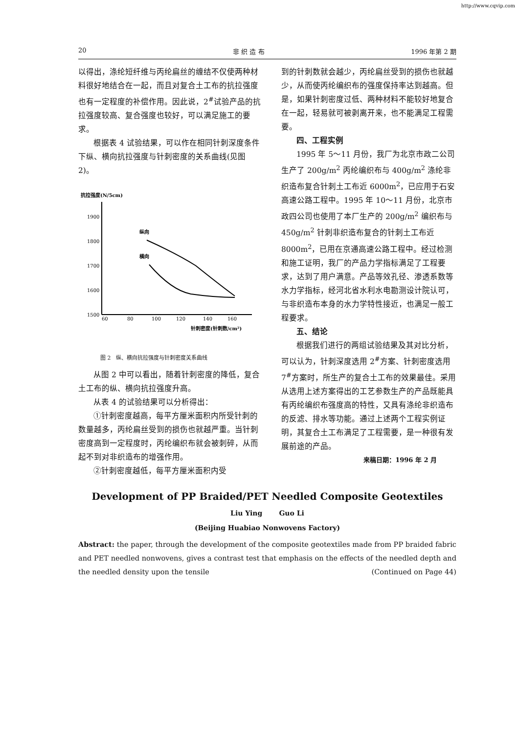http://www.cqvip.com
20 非 织 造 布 1996 年第 2 期
以得出，涤纶短纤维与丙纶扁丝的缠结不仅使两种材料很好地结合在一起，而且对复合土工布的抗拉强度也有一定程度的补偿作用。因此说，2<sup>#</sup>试验产品的抗拉强度较高、复合强度也较好，可以满足施工的要求。
根据表 4 试验结果，可以作在相同针刺深度条件下纵、横向抗拉强度与针刺密度的关系曲线(见图 2)。
抗拉强度(N/5cm)
1900
1800
1700
1600
1500
60
80
100
120
140
160
针刺密度(针刺数/cm²)
纵向
横向
图 2　纵、横向抗拉强度与针刺密度关系曲线
从图 2 中可以看出，随着针刺密度的降低，复合土工布的纵、横向抗拉强度升高。
从表 4 的试验结果可以分析得出：
①针刺密度越高，每平方厘米面积内所受针刺的数量越多，丙纶扁丝受到的损伤也就越严重。当针刺密度高到一定程度时，丙纶编织布就会被刺碎，从而起不到对非织造布的增强作用。
②针刺密度越低，每平方厘米面积内受
到的针刺数就会越少，丙纶扁丝受到的损伤也就越少，从而使丙纶编织布的强度保持率达到越高。但是，如果针刺密度过低、两种材料不能较好地复合在一起，轻易就可被剥离开来，也不能满足工程需要。
四、工程实例
1995 年 5～11 月份，我厂为北京市政二公司生产了 200g/m<sup>2</sup> 丙纶编织布与 400g/m<sup>2</sup> 涤纶非织造布复合针刺土工布近 6000m<sup>2</sup>，已应用于石安高速公路工程中。1995 年 10～11 月份，北京市政四公司也使用了本厂生产的 200g/m<sup>2</sup> 编织布与 450g/m<sup>2</sup> 针刺非织造布复合的针刺土工布近 8000m<sup>2</sup>，已用在京通高速公路工程中。经过检测和施工证明，我厂的产品力学指标满足了工程要求，达到了用户满意。产品等效孔径、渗透系数等水力学指标，经河北省水利水电勘测设计院认可，与非织造布本身的水力学特性接近，也满足一般工程要求。
五、结论
根据我们进行的两组试验结果及其对比分析，可以认为，针刺深度选用 2<sup>#</sup>方案、针刺密度选用 7<sup>#</sup>方案时，所生产的复合土工布的效果最佳。采用从选用上述方案得出的工艺参数生产的产品既能具有丙纶编织布强度高的特性，又具有涤纶非织造布的反滤、排水等功能。通过上述两个工程实例证明，其复合土工布满足了工程需要，是一种很有发展前途的产品。
来稿日期：1996 年 2 月
Development of PP Braided/PET Needled Composite Geotextiles
Liu Ying Guo Li
(Beijing Huabiao Nonwovens Factory)
Abstract: the paper, through the development of the composite geotextiles made from PP braided fabric and PET needled nonwovens, gives a contrast test that emphasis on the effects of the needled depth and the needled density upon the tensile (Continued on Page 44)